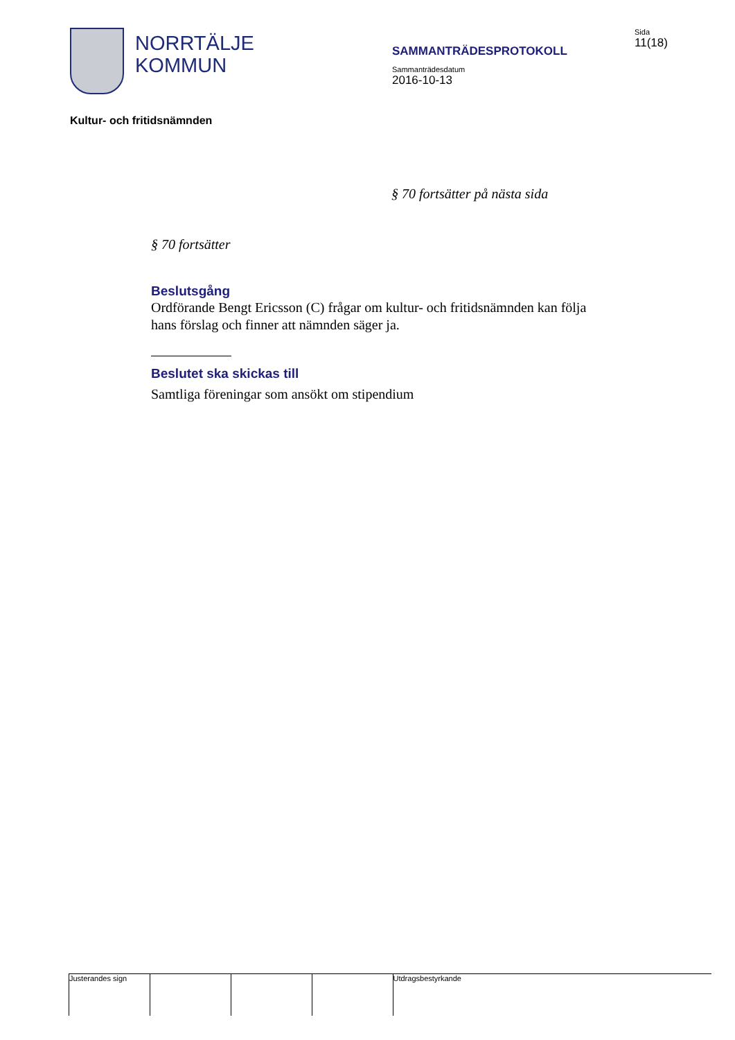NORRTÄLJE
KOMMUN
SAMMANTRÄDESPROTOKOLL
Sammanträdesdatum
2016-10-13
Sida
11(18)
Kultur- och fritidsnämnden
§ 70 fortsätter på nästa sida
§ 70 fortsätter
Beslutsgång
Ordförande Bengt Ericsson (C) frågar om kultur- och fritidsnämnden kan följa hans förslag och finner att nämnden säger ja.
Beslutet ska skickas till
Samtliga föreningar som ansökt om stipendium
Justerandes sign Utdragsbestyrkande